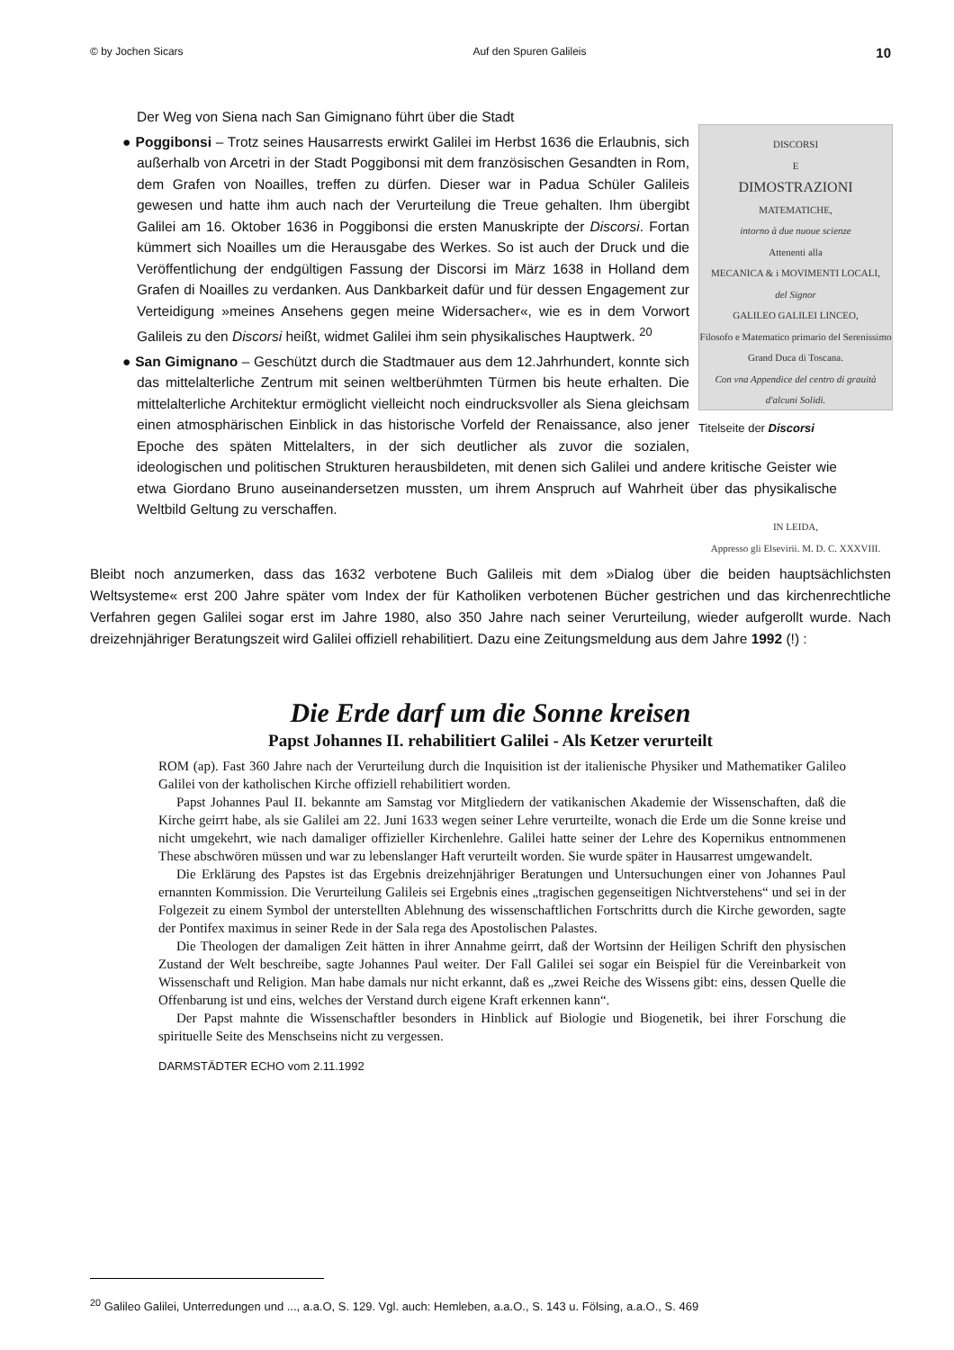© by Jochen Sicars Auf den Spuren Galileis 10
DISCORSI
E
DIMOSTRAZIONI
MATEMATICHE,
intorno à due nuoue scienze
Attenenti alla
MECANICA & i MOVIMENTI LOCALI,
del Signor
GALILEO GALILEI LINCEO,
Filosofo e Matematico primario del Serenissimo
Grand Duca di Toscana.
Con vna Appendice del centro di grauità d'alcuni Solidi.
IN LEIDA,
Appresso gli Elsevirii. M. D. C. XXXVIII.
Titelseite der Discorsi
Der Weg von Siena nach San Gimignano führt über die Stadt
● Poggibonsi – Trotz seines Hausarrests erwirkt Galilei im Herbst 1636 die Erlaubnis, sich außerhalb von Arcetri in der Stadt Poggibonsi mit dem französischen Gesandten in Rom, dem Grafen von Noailles, treffen zu dürfen. Dieser war in Padua Schüler Galileis gewesen und hatte ihm auch nach der Verurteilung die Treue gehalten. Ihm übergibt Galilei am 16. Oktober 1636 in Poggibonsi die ersten Manuskripte der Discorsi. Fortan kümmert sich Noailles um die Herausgabe des Werkes. So ist auch der Druck und die Veröffentlichung der endgültigen Fassung der Discorsi im März 1638 in Holland dem Grafen di Noailles zu verdanken. Aus Dankbarkeit dafür und für dessen Engagement zur Verteidigung »meines Ansehens gegen meine Widersacher«, wie es in dem Vorwort Galileis zu den Discorsi heißt, widmet Galilei ihm sein physikalisches Hauptwerk. <sup>20</sup>
● San Gimignano – Geschützt durch die Stadtmauer aus dem 12.Jahrhundert, konnte sich das mittelalterliche Zentrum mit seinen weltberühmten Türmen bis heute erhalten. Die mittelalterliche Architektur ermöglicht vielleicht noch eindrucksvoller als Siena gleichsam einen atmosphärischen Einblick in das historische Vorfeld der Renaissance, also jener Epoche des späten Mittelalters, in der sich deutlicher als zuvor die sozialen, ideologischen und politischen Strukturen herausbildeten, mit denen sich Galilei und andere kritische Geister wie etwa Giordano Bruno auseinandersetzen mussten, um ihrem Anspruch auf Wahrheit über das physikalische Weltbild Geltung zu verschaffen.
Bleibt noch anzumerken, dass das 1632 verbotene Buch Galileis mit dem »Dialog über die beiden hauptsächlichsten Weltsysteme« erst 200 Jahre später vom Index der für Katholiken verbotenen Bücher gestrichen und das kirchenrechtliche Verfahren gegen Galilei sogar erst im Jahre 1980, also 350 Jahre nach seiner Verurteilung, wieder aufgerollt wurde. Nach dreizehnjähriger Beratungszeit wird Galilei offiziell rehabilitiert. Dazu eine Zeitungsmeldung aus dem Jahre 1992 (!) :
Die Erde darf um die Sonne kreisen
Papst Johannes II. rehabilitiert Galilei - Als Ketzer verurteilt
ROM (ap). Fast 360 Jahre nach der Verurteilung durch die Inquisition ist der italienische Physiker und Mathematiker Galileo Galilei von der katholischen Kirche offiziell rehabilitiert worden.
Papst Johannes Paul II. bekannte am Samstag vor Mitgliedern der vatikanischen Akademie der Wissenschaften, daß die Kirche geirrt habe, als sie Galilei am 22. Juni 1633 wegen seiner Lehre verurteilte, wonach die Erde um die Sonne kreise und nicht umgekehrt, wie nach damaliger offizieller Kirchenlehre. Galilei hatte seiner der Lehre des Kopernikus entnommenen These abschwören müssen und war zu lebenslanger Haft verurteilt worden. Sie wurde später in Hausarrest umgewandelt.
Die Erklärung des Papstes ist das Ergebnis dreizehnjähriger Beratungen und Untersuchungen einer von Johannes Paul ernannten Kommission. Die Verurteilung Galileis sei Ergebnis eines „tragischen gegenseitigen Nichtverstehens“ und sei in der Folgezeit zu einem Symbol der unterstellten Ablehnung des wissenschaftlichen Fortschritts durch die Kirche geworden, sagte der Pontifex maximus in seiner Rede in der Sala rega des Apostolischen Palastes.
Die Theologen der damaligen Zeit hätten in ihrer Annahme geirrt, daß der Wortsinn der Heiligen Schrift den physischen Zustand der Welt beschreibe, sagte Johannes Paul weiter. Der Fall Galilei sei sogar ein Beispiel für die Vereinbarkeit von Wissenschaft und Religion. Man habe damals nur nicht erkannt, daß es „zwei Reiche des Wissens gibt: eins, dessen Quelle die Offenbarung ist und eins, welches der Verstand durch eigene Kraft erkennen kann“.
Der Papst mahnte die Wissenschaftler besonders in Hinblick auf Biologie und Biogenetik, bei ihrer Forschung die spirituelle Seite des Menschseins nicht zu vergessen.
DARMSTÄDTER ECHO vom 2.11.1992
<sup>20</sup> Galileo Galilei, Unterredungen und ..., a.a.O, S. 129. Vgl. auch: Hemleben, a.a.O., S. 143 u. Fölsing, a.a.O., S. 469